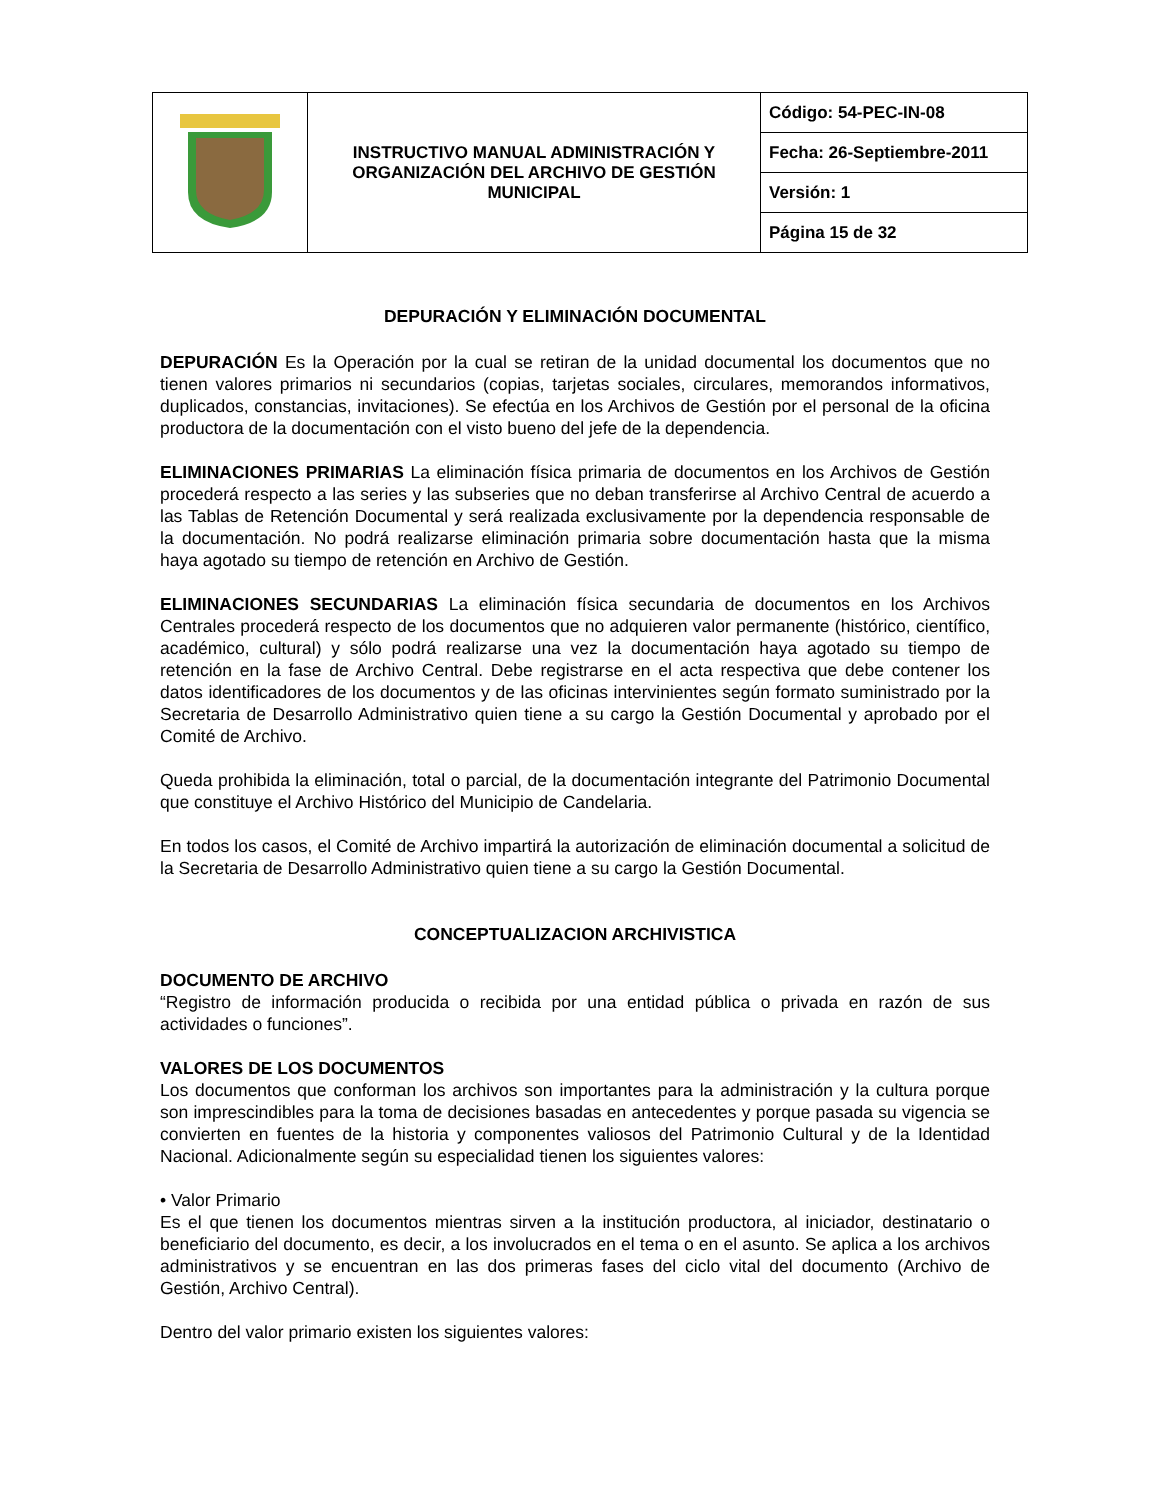| | INSTRUCTIVO MANUAL ADMINISTRACIÓN Y ORGANIZACIÓN DEL ARCHIVO DE GESTIÓN MUNICIPAL | Código: 54-PEC-IN-08 |
| | | Fecha: 26-Septiembre-2011 |
| | | Versión: 1 |
| | | Página 15 de 32 |
DEPURACIÓN Y ELIMINACIÓN DOCUMENTAL
DEPURACIÓN Es la Operación por la cual se retiran de la unidad documental los documentos que no tienen valores primarios ni secundarios (copias, tarjetas sociales, circulares, memorandos informativos, duplicados, constancias, invitaciones). Se efectúa en los Archivos de Gestión por el personal de la oficina productora de la documentación con el visto bueno del jefe de la dependencia.
ELIMINACIONES PRIMARIAS La eliminación física primaria de documentos en los Archivos de Gestión procederá respecto a las series y las subseries que no deban transferirse al Archivo Central de acuerdo a las Tablas de Retención Documental y será realizada exclusivamente por la dependencia responsable de la documentación. No podrá realizarse eliminación primaria sobre documentación hasta que la misma haya agotado su tiempo de retención en Archivo de Gestión.
ELIMINACIONES SECUNDARIAS La eliminación física secundaria de documentos en los Archivos Centrales procederá respecto de los documentos que no adquieren valor permanente (histórico, científico, académico, cultural) y sólo podrá realizarse una vez la documentación haya agotado su tiempo de retención en la fase de Archivo Central. Debe registrarse en el acta respectiva que debe contener los datos identificadores de los documentos y de las oficinas intervinientes según formato suministrado por la Secretaria de Desarrollo Administrativo quien tiene a su cargo la Gestión Documental y aprobado por el Comité de Archivo.
Queda prohibida la eliminación, total o parcial, de la documentación integrante del Patrimonio Documental que constituye el Archivo Histórico del Municipio de Candelaria.
En todos los casos, el Comité de Archivo impartirá la autorización de eliminación documental a solicitud de la Secretaria de Desarrollo Administrativo quien tiene a su cargo la Gestión Documental.
CONCEPTUALIZACION ARCHIVISTICA
DOCUMENTO DE ARCHIVO
“Registro de información producida o recibida por una entidad pública o privada en razón de sus actividades o funciones”.
VALORES DE LOS DOCUMENTOS
Los documentos que conforman los archivos son importantes para la administración y la cultura porque son imprescindibles para la toma de decisiones basadas en antecedentes y porque pasada su vigencia se convierten en fuentes de la historia y componentes valiosos del Patrimonio Cultural y de la Identidad Nacional. Adicionalmente según su especialidad tienen los siguientes valores:
• Valor Primario
Es el que tienen los documentos mientras sirven a la institución productora, al iniciador, destinatario o beneficiario del documento, es decir, a los involucrados en el tema o en el asunto. Se aplica a los archivos administrativos y se encuentran en las dos primeras fases del ciclo vital del documento (Archivo de Gestión, Archivo Central).
Dentro del valor primario existen los siguientes valores: